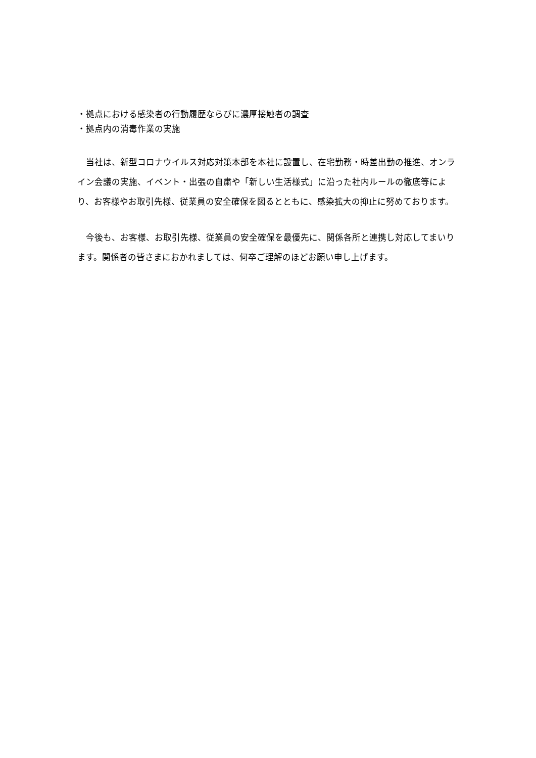・拠点における感染者の行動履歴ならびに濃厚接触者の調査
・拠点内の消毒作業の実施
　当社は、新型コロナウイルス対応対策本部を本社に設置し、在宅勤務・時差出勤の推進、オンライン会議の実施、イベント・出張の自粛や「新しい生活様式」に沿った社内ルールの徹底等により、お客様やお取引先様、従業員の安全確保を図るとともに、感染拡大の抑止に努めております。
　今後も、お客様、お取引先様、従業員の安全確保を最優先に、関係各所と連携し対応してまいります。関係者の皆さまにおかれましては、何卒ご理解のほどお願い申し上げます。